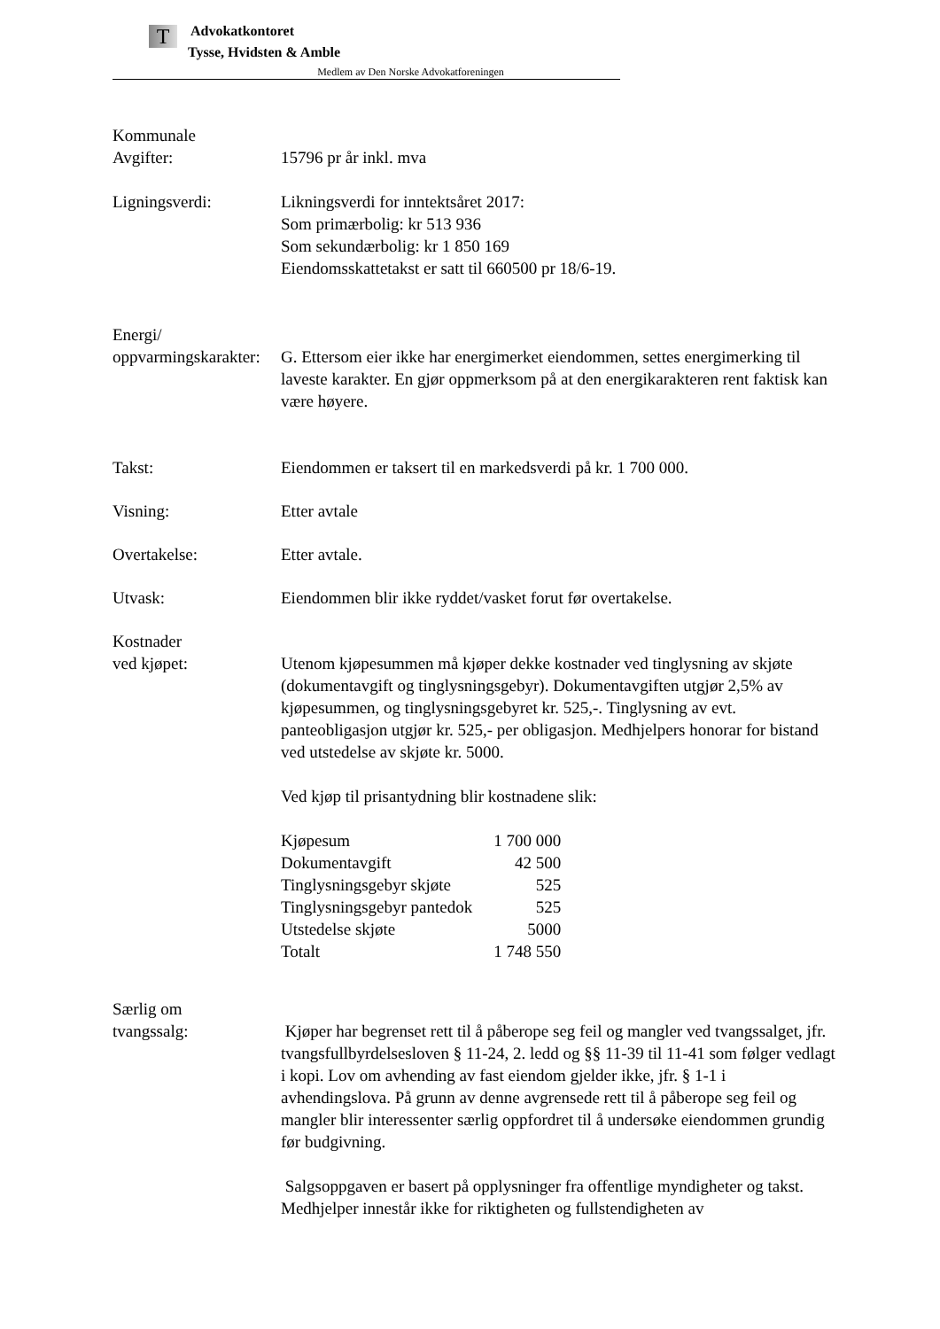T
Advokatkontoret
Tysse, Hvidsten & Amble
Medlem av Den Norske Advokatforeningen
Kommunale
Avgifter:
15796 pr år inkl. mva
Ligningsverdi: Likningsverdi for inntektsåret 2017:
Som primærbolig: kr 513 936
Som sekundærbolig: kr 1 850 169
Eiendomsskattetakst er satt til 660500 pr 18/6-19.
Energi/
oppvarmingskarakter:
G. Ettersom eier ikke har energimerket eiendommen, settes energimerking til laveste karakter. En gjør oppmerksom på at den energikarakteren rent faktisk kan være høyere.
Takst: Eiendommen er taksert til en markedsverdi på kr. 1 700 000.
Visning: Etter avtale
Overtakelse: Etter avtale.
Utvask: Eiendommen blir ikke ryddet/vasket forut før overtakelse.
Kostnader
ved kjøpet:
Utenom kjøpesummen må kjøper dekke kostnader ved tinglysning av skjøte (dokumentavgift og tinglysningsgebyr). Dokumentavgiften utgjør 2,5% av kjøpesummen, og tinglysningsgebyret kr. 525,-. Tinglysning av evt. panteobligasjon utgjør kr. 525,- per obligasjon. Medhjelpers honorar for bistand ved utstedelse av skjøte kr. 5000.
Ved kjøp til prisantydning blir kostnadene slik:
| Kjøpesum | 1 700 000 |
| Dokumentavgift | 42 500 |
| Tinglysningsgebyr skjøte | 525 |
| Tinglysningsgebyr pantedok | 525 |
| Utstedelse skjøte | 5000 |
| Totalt | 1 748 550 |
Særlig om
tvangssalg:
Kjøper har begrenset rett til å påberope seg feil og mangler ved tvangssalget, jfr. tvangsfullbyrdelsesloven § 11-24, 2. ledd og §§ 11-39 til 11-41 som følger vedlagt i kopi. Lov om avhending av fast eiendom gjelder ikke, jfr. § 1-1 i avhendingslova. På grunn av denne avgrensede rett til å påberope seg feil og mangler blir interessenter særlig oppfordret til å undersøke eiendommen grundig før budgivning.
Salgsoppgaven er basert på opplysninger fra offentlige myndigheter og takst. Medhjelper innestår ikke for riktigheten og fullstendigheten av